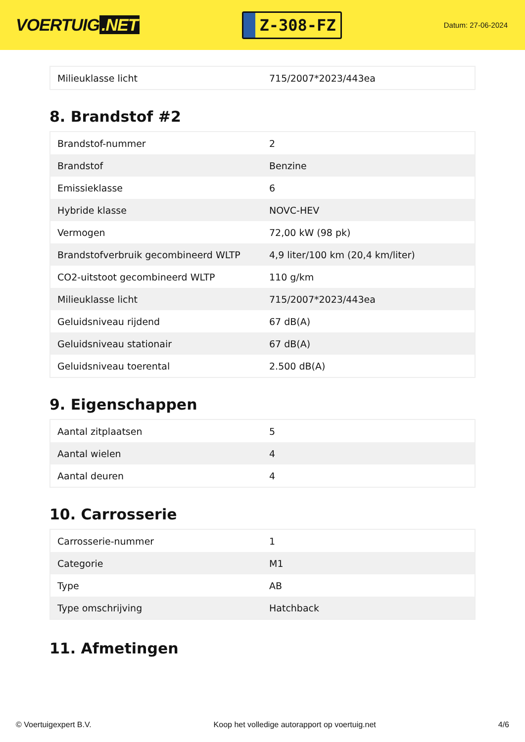VOERTUIG.NET
Z-308-FZ
Datum: 27-06-2024
| Milieuklasse licht | 715/2007*2023/443ea |
8. Brandstof #2
| Brandstof-nummer | 2 |
| Brandstof | Benzine |
| Emissieklasse | 6 |
| Hybride klasse | NOVC-HEV |
| Vermogen | 72,00 kW (98 pk) |
| Brandstofverbruik gecombineerd WLTP | 4,9 liter/100 km (20,4 km/liter) |
| CO2-uitstoot gecombineerd WLTP | 110 g/km |
| Milieuklasse licht | 715/2007*2023/443ea |
| Geluidsniveau rijdend | 67 dB(A) |
| Geluidsniveau stationair | 67 dB(A) |
| Geluidsniveau toerental | 2.500 dB(A) |
9. Eigenschappen
| Aantal zitplaatsen | 5 |
| Aantal wielen | 4 |
| Aantal deuren | 4 |
10. Carrosserie
| Carrosserie-nummer | 1 |
| Categorie | M1 |
| Type | AB |
| Type omschrijving | Hatchback |
11. Afmetingen
© Voertuigexpert B.V. Koop het volledige autorapport op voertuig.net 4/6